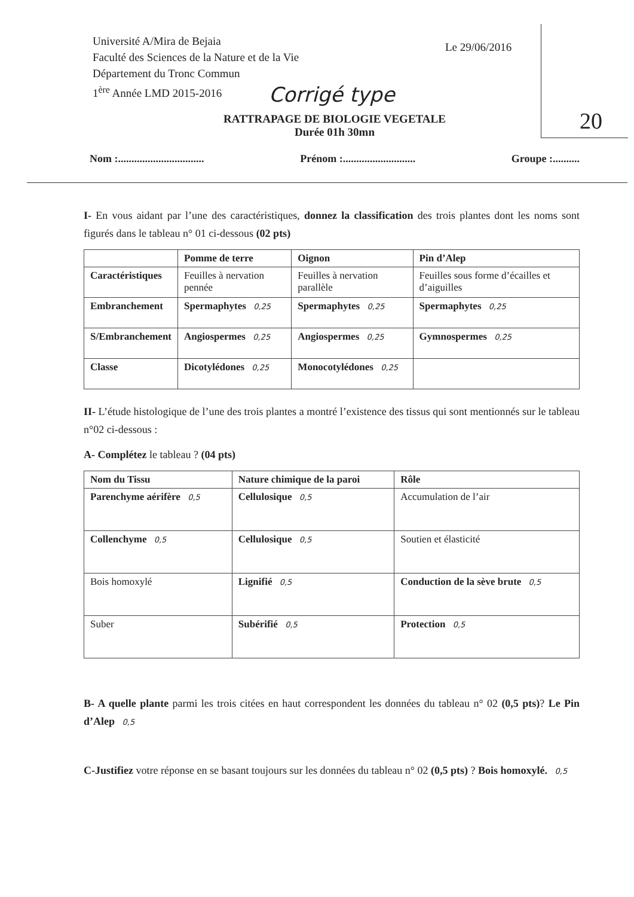Université A/Mira de Bejaia
Faculté des Sciences de la Nature et de la Vie
Département du Tronc Commun
1<sup>ère</sup> Année LMD 2015-2016
Le 29/06/2016
20
Corrigé type
RATTRAPAGE DE BIOLOGIE VEGETALE
Durée 01h 30mn
Nom :................................ Prénom :........................... Groupe :..........
I- En vous aidant par l’une des caractéristiques, donnez la classification des trois plantes dont les noms sont figurés dans le tableau n° 01 ci-dessous (02 pts)
| | Pomme de terre | Oignon | Pin d’Alep |
| --- | --- | --- | --- |
| Caractéristiques | Feuilles à nervation pennée | Feuilles à nervation parallèle | Feuilles sous forme d’écailles et d’aiguilles |
| Embranchement | Spermaphytes 0,25 | Spermaphytes 0,25 | Spermaphytes 0,25 |
| S/Embranchement | Angiospermes 0,25 | Angiospermes 0,25 | Gymnospermes 0,25 |
| Classe | Dicotylédones 0,25 | Monocotylédones 0,25 | |
II- L’étude histologique de l’une des trois plantes a montré l’existence des tissus qui sont mentionnés sur le tableau n°02 ci-dessous :
A- Complétez le tableau ? (04 pts)
| Nom du Tissu | Nature chimique de la paroi | Rôle |
| --- | --- | --- |
| Parenchyme aérifère 0,5 | Cellulosique 0,5 | Accumulation de l’air |
| Collenchyme 0,5 | Cellulosique 0,5 | Soutien et élasticité |
| Bois homoxylé | Lignifié 0,5 | Conduction de la sève brute 0,5 |
| Suber | Subérifié 0,5 | Protection 0,5 |
B- A quelle plante parmi les trois citées en haut correspondent les données du tableau n° 02 (0,5 pts)? Le Pin d’Alep 0,5
C-Justifiez votre réponse en se basant toujours sur les données du tableau n° 02 (0,5 pts) ? Bois homoxylé. 0,5